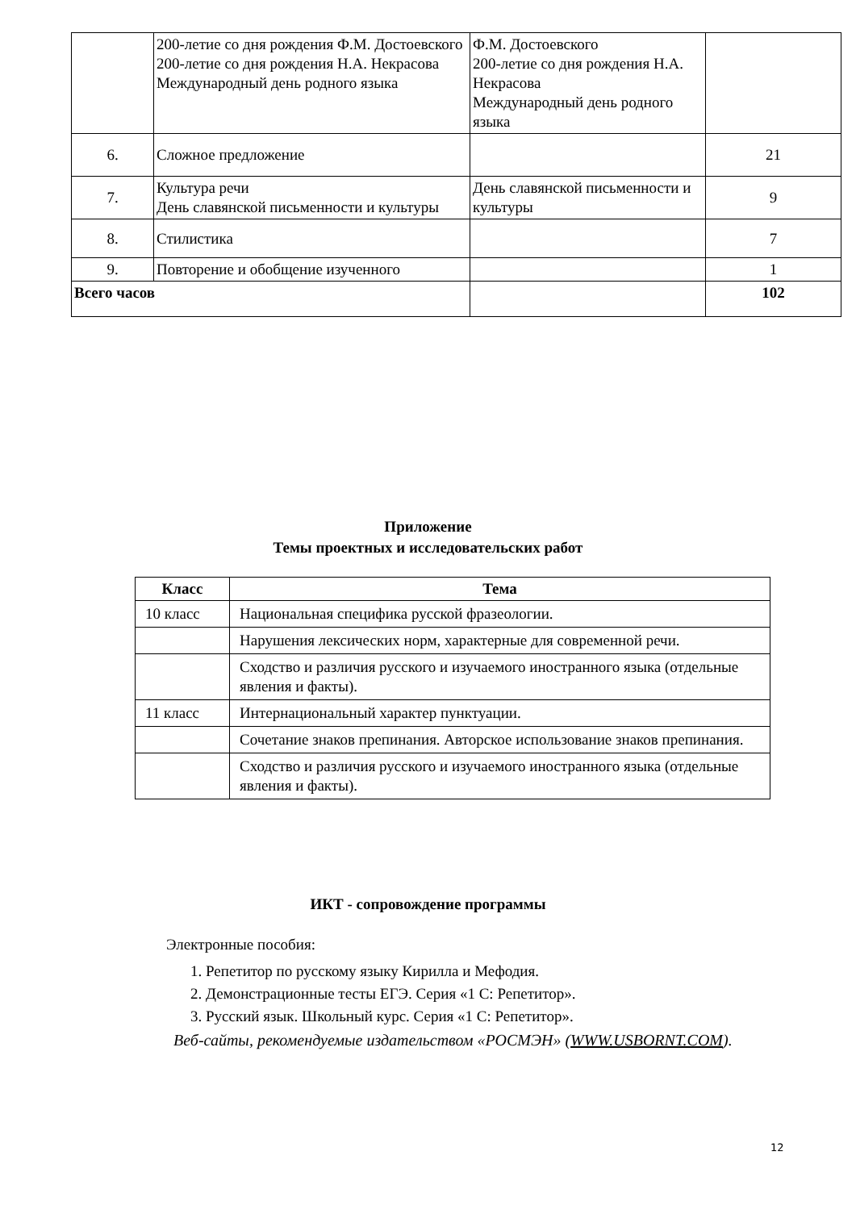| | 200-летие со дня рождения Ф.М. Достоевского 200-летие со дня рождения Н.А. Некрасова Международный день родного языка | Ф.М. Достоевского 200-летие со дня рождения Н.А. Некрасова Международный день родного языка | |
| 6. | Сложное предложение | | 21 |
| 7. | Культура речи День славянской письменности и культуры | День славянской письменности и культуры | 9 |
| 8. | Стилистика | | 7 |
| 9. | Повторение и обобщение изученного | | 1 |
| Всего часов | | | 102 |
Приложение
Темы проектных и исследовательских работ
| Класс | Тема |
| --- | --- |
| 10 класс | Национальная специфика русской фразеологии. |
| | Нарушения лексических норм, характерные для современной речи. |
| | Сходство и различия русского и изучаемого иностранного языка (отдельные явления и факты). |
| 11 класс | Интернациональный характер пунктуации. |
| | Сочетание знаков препинания. Авторское использование знаков препинания. |
| | Сходство и различия русского и изучаемого иностранного языка (отдельные явления и факты). |
ИКТ - сопровождение программы
Электронные пособия:
1. Репетитор по русскому языку Кирилла и Мефодия.
2. Демонстрационные тесты ЕГЭ. Серия «1 С: Репетитор».
3. Русский язык. Школьный курс. Серия «1 С: Репетитор».
Веб-сайты, рекомендуемые издательством «РОСМЭН» (WWW.USBORNT.COM).
12